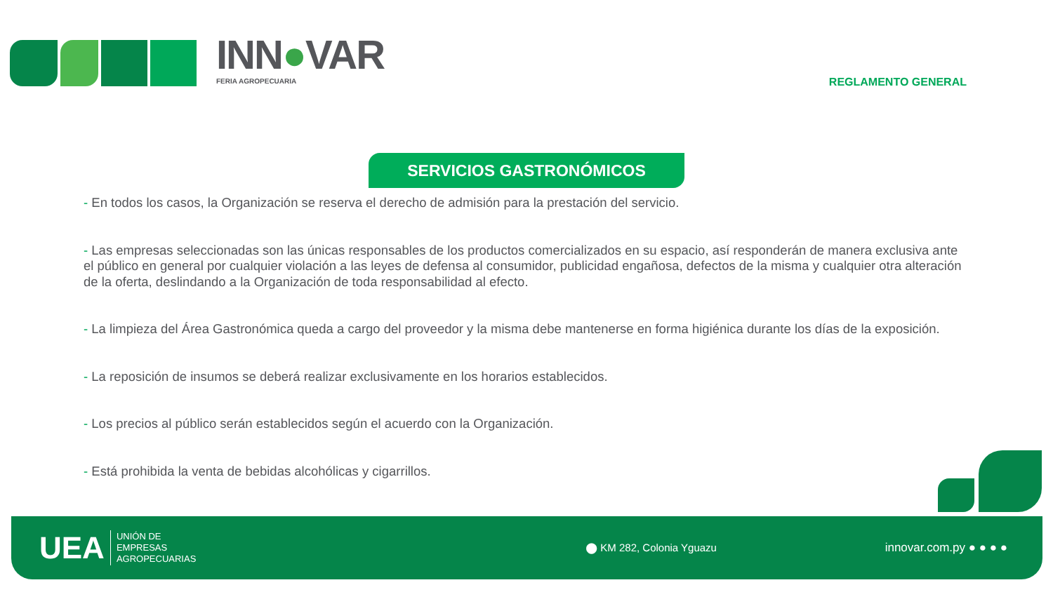INN●VAR
FERIA AGROPECUARIA
REGLAMENTO GENERAL
SERVICIOS GASTRONÓMICOS
- En todos los casos, la Organización se reserva el derecho de admisión para la prestación del servicio.
- Las empresas seleccionadas son las únicas responsables de los productos comercializados en su espacio, así responderán de manera exclusiva ante el público en general por cualquier violación a las leyes de defensa al consumidor, publicidad engañosa, defectos de la misma y cualquier otra alteración de la oferta, deslindando a la Organización de toda responsabilidad al efecto.
- La limpieza del Área Gastronómica queda a cargo del proveedor y la misma debe mantenerse en forma higiénica durante los días de la exposición.
- La reposición de insumos se deberá realizar exclusivamente en los horarios establecidos.
- Los precios al público serán establecidos según el acuerdo con la Organización.
- Está prohibida la venta de bebidas alcohólicas y cigarrillos.
UEA
UNIÓN DE
EMPRESAS
AGROPECUARIAS
⬤ KM 282, Colonia Yguazu innovar.com.py ● ● ● ●